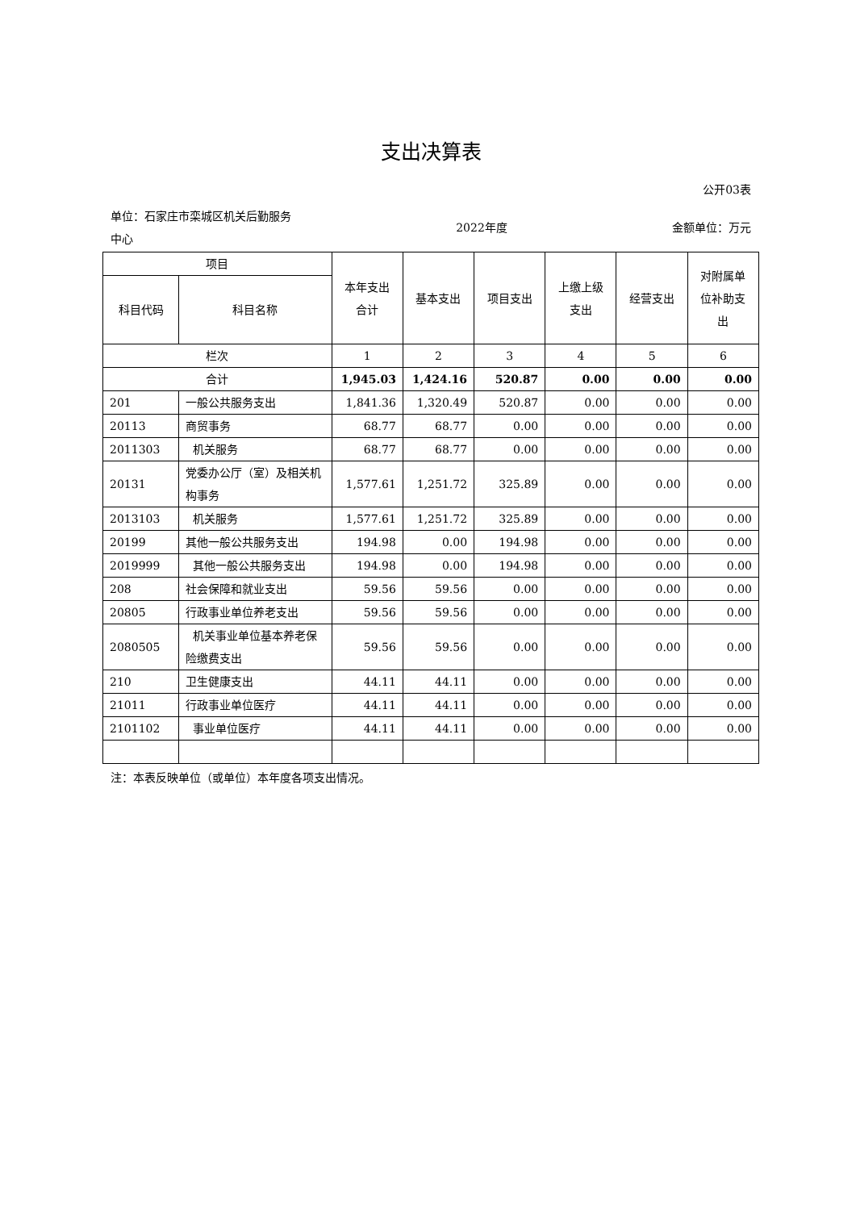支出决算表
公开03表
单位：石家庄市栾城区机关后勤服务
中心
2022年度 金额单位：万元
| 项目 | | 本年支出 合计 | 基本支出 | 项目支出 | 上缴上级 支出 | 经营支出 | 对附属单 位补助支 出 |
| --- | --- | --- | --- | --- | --- | --- | --- |
| 科目代码 | 科目名称 | | | | | | |
| 栏次 | | 1 | 2 | 3 | 4 | 5 | 6 |
| 合计 | | 1,945.03 | 1,424.16 | 520.87 | 0.00 | 0.00 | 0.00 |
| 201 | 一般公共服务支出 | 1,841.36 | 1,320.49 | 520.87 | 0.00 | 0.00 | 0.00 |
| 20113 | 商贸事务 | 68.77 | 68.77 | 0.00 | 0.00 | 0.00 | 0.00 |
| 2011303 | 机关服务 | 68.77 | 68.77 | 0.00 | 0.00 | 0.00 | 0.00 |
| 20131 | 党委办公厅（室）及相关机构事务 | 1,577.61 | 1,251.72 | 325.89 | 0.00 | 0.00 | 0.00 |
| 2013103 | 机关服务 | 1,577.61 | 1,251.72 | 325.89 | 0.00 | 0.00 | 0.00 |
| 20199 | 其他一般公共服务支出 | 194.98 | 0.00 | 194.98 | 0.00 | 0.00 | 0.00 |
| 2019999 | 其他一般公共服务支出 | 194.98 | 0.00 | 194.98 | 0.00 | 0.00 | 0.00 |
| 208 | 社会保障和就业支出 | 59.56 | 59.56 | 0.00 | 0.00 | 0.00 | 0.00 |
| 20805 | 行政事业单位养老支出 | 59.56 | 59.56 | 0.00 | 0.00 | 0.00 | 0.00 |
| 2080505 | 机关事业单位基本养老保险缴费支出 | 59.56 | 59.56 | 0.00 | 0.00 | 0.00 | 0.00 |
| 210 | 卫生健康支出 | 44.11 | 44.11 | 0.00 | 0.00 | 0.00 | 0.00 |
| 21011 | 行政事业单位医疗 | 44.11 | 44.11 | 0.00 | 0.00 | 0.00 | 0.00 |
| 2101102 | 事业单位医疗 | 44.11 | 44.11 | 0.00 | 0.00 | 0.00 | 0.00 |
注：本表反映单位（或单位）本年度各项支出情况。